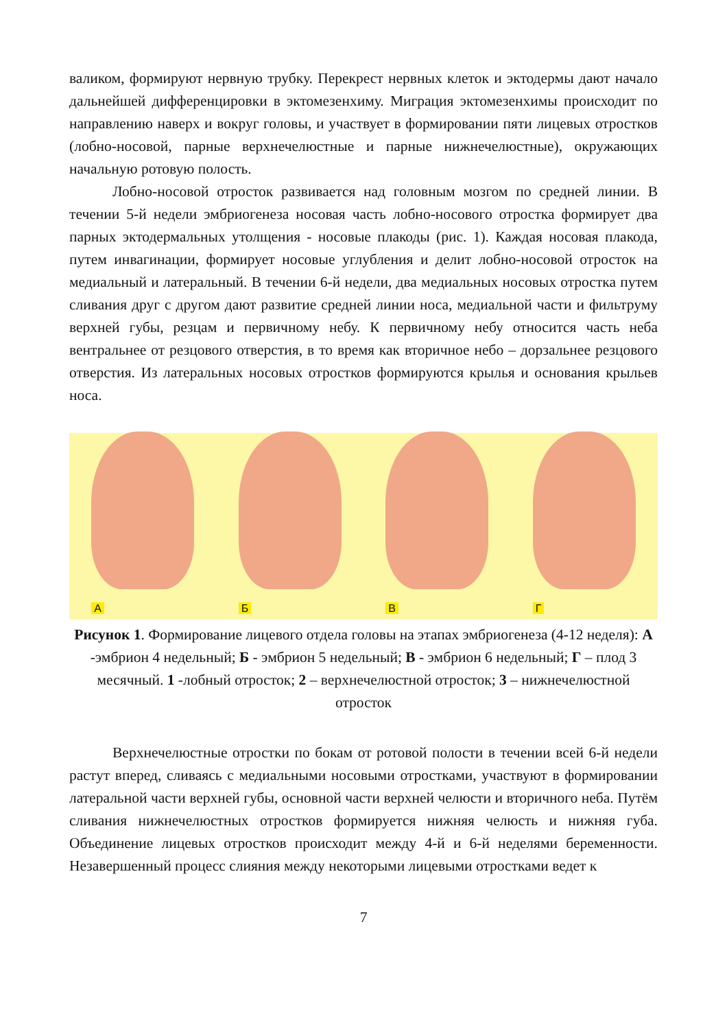валиком, формируют нервную трубку. Перекрест нервных клеток и эктодермы дают начало дальнейшей дифференцировки в эктомезенхиму. Миграция эктомезенхимы происходит по направлению наверх и вокруг головы, и участвует в формировании пяти лицевых отростков (лобно-носовой, парные верхнечелюстные и парные нижнечелюстные), окружающих начальную ротовую полость.
Лобно-носовой отросток развивается над головным мозгом по средней линии. В течении 5-й недели эмбриогенеза носовая часть лобно-носового отростка формирует два парных эктодермальных утолщения - носовые плакоды (рис. 1). Каждая носовая плакода, путем инвагинации, формирует носовые углубления и делит лобно-носовой отросток на медиальный и латеральный. В течении 6-й недели, два медиальных носовых отростка путем сливания друг с другом дают развитие средней линии носа, медиальной части и фильтруму верхней губы, резцам и первичному небу. К первичному небу относится часть неба вентральнее от резцового отверстия, в то время как вторичное небо – дорзальнее резцового отверстия. Из латеральных носовых отростков формируются крылья и основания крыльев носа.
А
Б
В
Г
Рисунок 1. Формирование лицевого отдела головы на этапах эмбриогенеза (4-12 неделя): А -эмбрион 4 недельный; Б - эмбрион 5 недельный; В - эмбрион 6 недельный; Г – плод 3 месячный. 1 -лобный отросток; 2 – верхнечелюстной отросток; 3 – нижнечелюстной отросток
Верхнечелюстные отростки по бокам от ротовой полости в течении всей 6-й недели растут вперед, сливаясь с медиальными носовыми отростками, участвуют в формировании латеральной части верхней губы, основной части верхней челюсти и вторичного неба. Путём сливания нижнечелюстных отростков формируется нижняя челюсть и нижняя губа. Объединение лицевых отростков происходит между 4-й и 6-й неделями беременности. Незавершенный процесс слияния между некоторыми лицевыми отростками ведет к
7